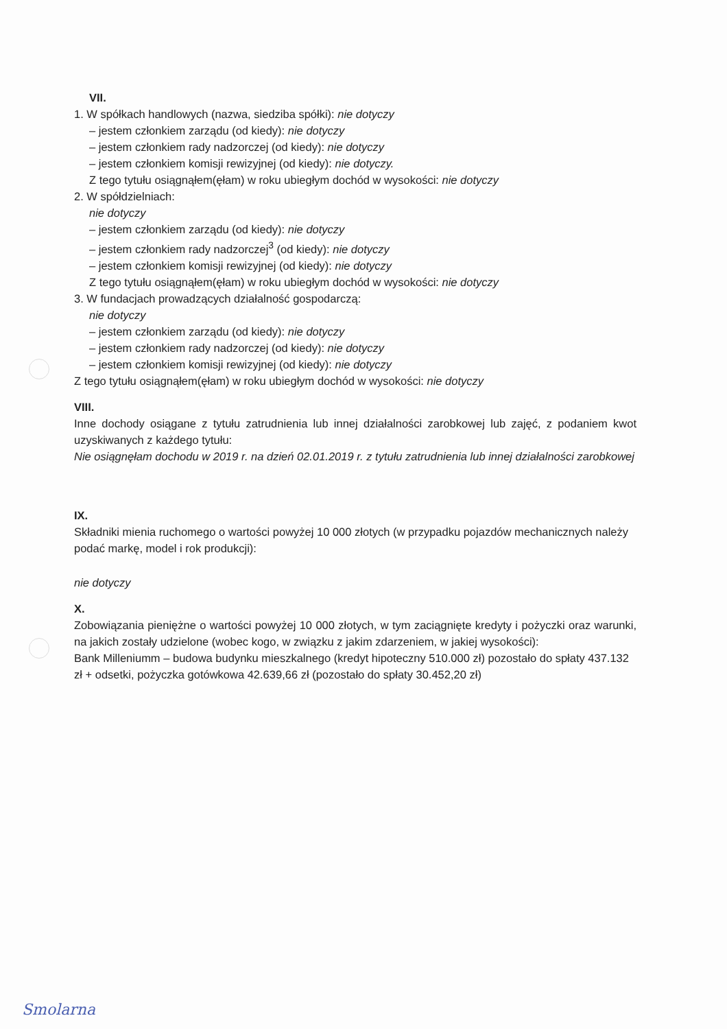VII.
1. W spółkach handlowych (nazwa, siedziba spółki): nie dotyczy
– jestem członkiem zarządu (od kiedy): nie dotyczy
– jestem członkiem rady nadzorczej (od kiedy): nie dotyczy
– jestem członkiem komisji rewizyjnej (od kiedy): nie dotyczy.
Z tego tytułu osiągnąłem(ęłam) w roku ubiegłym dochód w wysokości: nie dotyczy
2. W spółdzielniach:
nie dotyczy
– jestem członkiem zarządu (od kiedy): nie dotyczy
– jestem członkiem rady nadzorczej<sup>3</sup> (od kiedy): nie dotyczy
– jestem członkiem komisji rewizyjnej (od kiedy): nie dotyczy
Z tego tytułu osiągnąłem(ęłam) w roku ubiegłym dochód w wysokości: nie dotyczy
3. W fundacjach prowadzących działalność gospodarczą:
nie dotyczy
– jestem członkiem zarządu (od kiedy): nie dotyczy
– jestem członkiem rady nadzorczej (od kiedy): nie dotyczy
– jestem członkiem komisji rewizyjnej (od kiedy): nie dotyczy
Z tego tytułu osiągnąłem(ęłam) w roku ubiegłym dochód w wysokości: nie dotyczy
VIII.
Inne dochody osiągane z tytułu zatrudnienia lub innej działalności zarobkowej lub zajęć, z podaniem kwot uzyskiwanych z każdego tytułu:
Nie osiągnęłam dochodu w 2019 r. na dzień 02.01.2019 r. z tytułu zatrudnienia lub innej działalności zarobkowej
IX.
Składniki mienia ruchomego o wartości powyżej 10 000 złotych (w przypadku pojazdów mechanicznych należy podać markę, model i rok produkcji):
nie dotyczy
X.
Zobowiązania pieniężne o wartości powyżej 10 000 złotych, w tym zaciągnięte kredyty i pożyczki oraz warunki, na jakich zostały udzielone (wobec kogo, w związku z jakim zdarzeniem, w jakiej wysokości):
Bank Milleniumm – budowa budynku mieszkalnego (kredyt hipoteczny 510.000 zł) pozostało do spłaty 437.132 zł + odsetki, pożyczka gotówkowa 42.639,66 zł (pozostało do spłaty 30.452,20 zł)
Smolarna